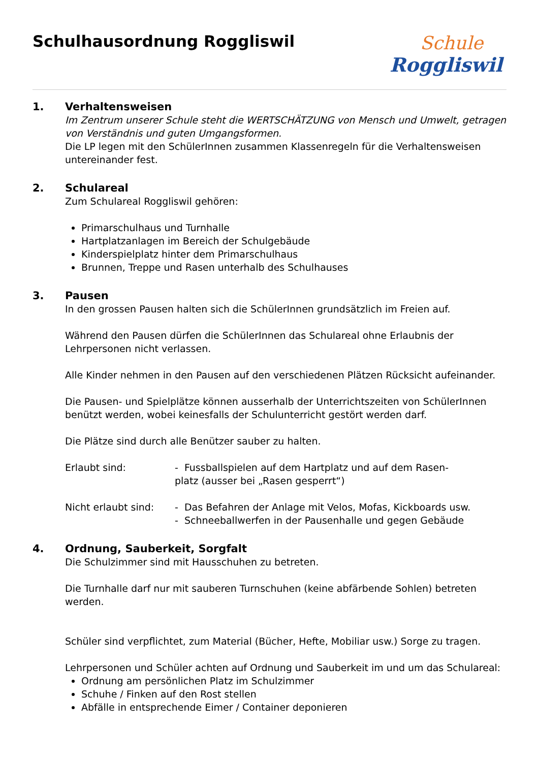Schulhausordnung Roggliswil
Schule
Roggliswil
1. Verhaltensweisen
Im Zentrum unserer Schule steht die WERTSCHÄTZUNG von Mensch und Umwelt, getragen von Verständnis und guten Umgangsformen.
Die LP legen mit den SchülerInnen zusammen Klassenregeln für die Verhaltensweisen untereinander fest.
2. Schulareal
Zum Schulareal Roggliswil gehören:
Primarschulhaus und Turnhalle
Hartplatzanlagen im Bereich der Schulgebäude
Kinderspielplatz hinter dem Primarschulhaus
Brunnen, Treppe und Rasen unterhalb des Schulhauses
3. Pausen
In den grossen Pausen halten sich die SchülerInnen grundsätzlich im Freien auf.
Während den Pausen dürfen die SchülerInnen das Schulareal ohne Erlaubnis der Lehrpersonen nicht verlassen.
Alle Kinder nehmen in den Pausen auf den verschiedenen Plätzen Rücksicht aufeinander.
Die Pausen- und Spielplätze können ausserhalb der Unterrichtszeiten von SchülerInnen benützt werden, wobei keinesfalls der Schulunterricht gestört werden darf.
Die Plätze sind durch alle Benützer sauber zu halten.
Erlaubt sind: - Fussballspielen auf dem Hartplatz und auf dem Rasen-
platz (ausser bei „Rasen gesperrt“)
Nicht erlaubt sind:
- Das Befahren der Anlage mit Velos, Mofas, Kickboards usw.
- Schneeballwerfen in der Pausenhalle und gegen Gebäude
4. Ordnung, Sauberkeit, Sorgfalt
Die Schulzimmer sind mit Hausschuhen zu betreten.
Die Turnhalle darf nur mit sauberen Turnschuhen (keine abfärbende Sohlen) betreten werden.
Schüler sind verpflichtet, zum Material (Bücher, Hefte, Mobiliar usw.) Sorge zu tragen.
Lehrpersonen und Schüler achten auf Ordnung und Sauberkeit im und um das Schulareal:
Ordnung am persönlichen Platz im Schulzimmer
Schuhe / Finken auf den Rost stellen
Abfälle in entsprechende Eimer / Container deponieren